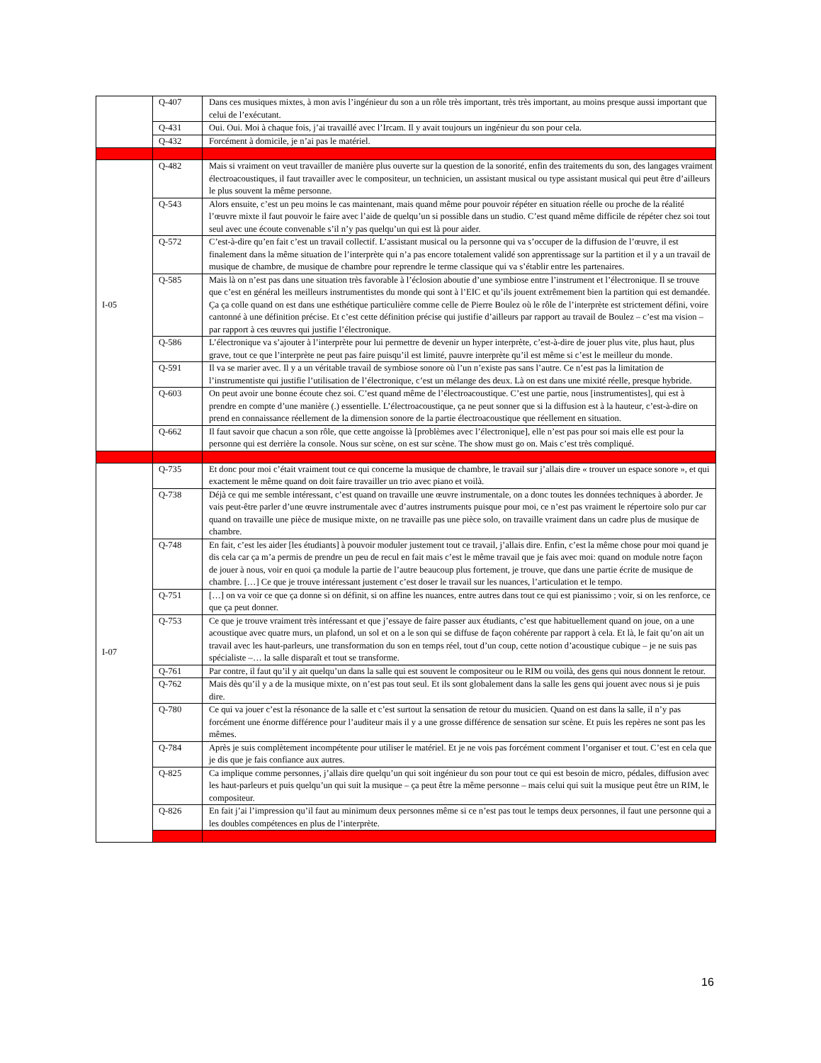| | Q-407 | Dans ces musiques mixtes, à mon avis l’ingénieur du son a un rôle très important, très très important, au moins presque aussi important que celui de l’exécutant. |
| | Q-431 | Oui. Oui. Moi à chaque fois, j’ai travaillé avec l’Ircam. Il y avait toujours un ingénieur du son pour cela. |
| | Q-432 | Forcément à domicile, je n’ai pas le matériel. |
| I-05 | Q-482 | Mais si vraiment on veut travailler de manière plus ouverte sur la question de la sonorité, enfin des traitements du son, des langages vraiment électroacoustiques, il faut travailler avec le compositeur, un technicien, un assistant musical ou type assistant musical qui peut être d’ailleurs le plus souvent la même personne. |
| | Q-543 | Alors ensuite, c’est un peu moins le cas maintenant, mais quand même pour pouvoir répéter en situation réelle ou proche de la réalité l’œuvre mixte il faut pouvoir le faire avec l’aide de quelqu’un si possible dans un studio. C’est quand même difficile de répéter chez soi tout seul avec une écoute convenable s’il n’y pas quelqu’un qui est là pour aider. |
| | Q-572 | C’est-à-dire qu’en fait c’est un travail collectif. L’assistant musical ou la personne qui va s’occuper de la diffusion de l’œuvre, il est finalement dans la même situation de l’interprète qui n’a pas encore totalement validé son apprentissage sur la partition et il y a un travail de musique de chambre, de musique de chambre pour reprendre le terme classique qui va s’établir entre les partenaires. |
| | Q-585 | Mais là on n’est pas dans une situation très favorable à l’éclosion aboutie d’une symbiose entre l’instrument et l’électronique. Il se trouve que c’est en général les meilleurs instrumentistes du monde qui sont à l’EIC et qu’ils jouent extrêmement bien la partition qui est demandée. Ça ça colle quand on est dans une esthétique particulière comme celle de Pierre Boulez où le rôle de l’interprète est strictement défini, voire cantonné à une définition précise. Et c’est cette définition précise qui justifie d’ailleurs par rapport au travail de Boulez – c’est ma vision – par rapport à ces œuvres qui justifie l’électronique. |
| | Q-586 | L’électronique va s’ajouter à l’interprète pour lui permettre de devenir un hyper interprète, c’est-à-dire de jouer plus vite, plus haut, plus grave, tout ce que l’interprète ne peut pas faire puisqu’il est limité, pauvre interprète qu’il est même si c’est le meilleur du monde. |
| | Q-591 | Il va se marier avec. Il y a un véritable travail de symbiose sonore où l’un n’existe pas sans l’autre. Ce n’est pas la limitation de l’instrumentiste qui justifie l’utilisation de l’électronique, c’est un mélange des deux. Là on est dans une mixité réelle, presque hybride. |
| | Q-603 | On peut avoir une bonne écoute chez soi. C’est quand même de l’électroacoustique. C’est une partie, nous [instrumentistes], qui est à prendre en compte d’une manière (.) essentielle. L’électroacoustique, ça ne peut sonner que si la diffusion est à la hauteur, c’est-à-dire on prend en connaissance réellement de la dimension sonore de la partie électroacoustique que réellement en situation. |
| | Q-662 | Il faut savoir que chacun a son rôle, que cette angoisse là [problèmes avec l’électronique], elle n’est pas pour soi mais elle est pour la personne qui est derrière la console. Nous sur scène, on est sur scène. The show must go on. Mais c’est très compliqué. |
| I-07 | Q-735 | Et donc pour moi c’était vraiment tout ce qui concerne la musique de chambre, le travail sur j’allais dire « trouver un espace sonore », et qui exactement le même quand on doit faire travailler un trio avec piano et voilà. |
| | Q-738 | Déjà ce qui me semble intéressant, c’est quand on travaille une œuvre instrumentale, on a donc toutes les données techniques à aborder. Je vais peut-être parler d’une œuvre instrumentale avec d’autres instruments puisque pour moi, ce n’est pas vraiment le répertoire solo pur car quand on travaille une pièce de musique mixte, on ne travaille pas une pièce solo, on travaille vraiment dans un cadre plus de musique de chambre. |
| | Q-748 | En fait, c’est les aider [les étudiants] à pouvoir moduler justement tout ce travail, j’allais dire. Enfin, c’est la même chose pour moi quand je dis cela car ça m’a permis de prendre un peu de recul en fait mais c’est le même travail que je fais avec moi: quand on module notre façon de jouer à nous, voir en quoi ça module la partie de l’autre beaucoup plus fortement, je trouve, que dans une partie écrite de musique de chambre. […] Ce que je trouve intéressant justement c’est doser le travail sur les nuances, l’articulation et le tempo. |
| | Q-751 | […] on va voir ce que ça donne si on définit, si on affine les nuances, entre autres dans tout ce qui est pianissimo ; voir, si on les renforce, ce que ça peut donner. |
| | Q-753 | Ce que je trouve vraiment très intéressant et que j’essaye de faire passer aux étudiants, c’est que habituellement quand on joue, on a une acoustique avec quatre murs, un plafond, un sol et on a le son qui se diffuse de façon cohérente par rapport à cela. Et là, le fait qu’on ait un travail avec les haut-parleurs, une transformation du son en temps réel, tout d’un coup, cette notion d’acoustique cubique – je ne suis pas spécialiste –… la salle disparaît et tout se transforme. |
| | Q-761 | Par contre, il faut qu’il y ait quelqu’un dans la salle qui est souvent le compositeur ou le RIM ou voilà, des gens qui nous donnent le retour. |
| | Q-762 | Mais dès qu’il y a de la musique mixte, on n’est pas tout seul. Et ils sont globalement dans la salle les gens qui jouent avec nous si je puis dire. |
| | Q-780 | Ce qui va jouer c’est la résonance de la salle et c’est surtout la sensation de retour du musicien. Quand on est dans la salle, il n’y pas forcément une énorme différence pour l’auditeur mais il y a une grosse différence de sensation sur scène. Et puis les repères ne sont pas les mêmes. |
| | Q-784 | Après je suis complètement incompétente pour utiliser le matériel. Et je ne vois pas forcément comment l’organiser et tout. C’est en cela que je dis que je fais confiance aux autres. |
| | Q-825 | Ca implique comme personnes, j’allais dire quelqu’un qui soit ingénieur du son pour tout ce qui est besoin de micro, pédales, diffusion avec les haut-parleurs et puis quelqu’un qui suit la musique – ça peut être la même personne – mais celui qui suit la musique peut être un RIM, le compositeur. |
| | Q-826 | En fait j’ai l’impression qu’il faut au minimum deux personnes même si ce n’est pas tout le temps deux personnes, il faut une personne qui a les doubles compétences en plus de l’interprète. |
16